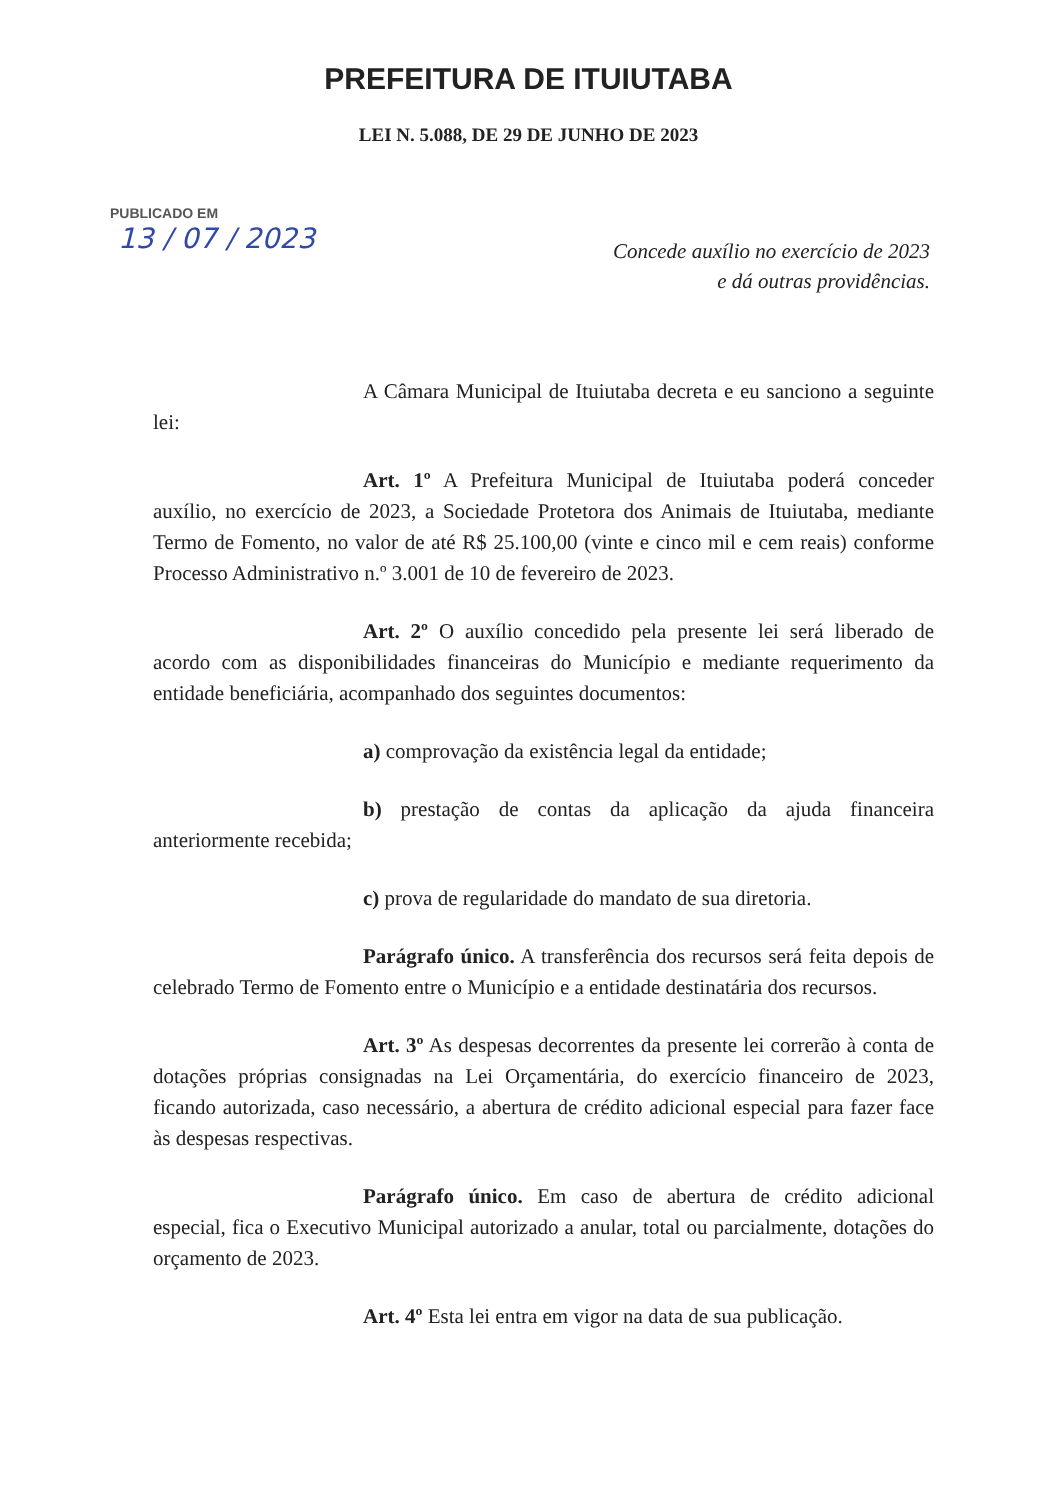PREFEITURA DE ITUIUTABA
LEI N. 5.088, DE 29 DE JUNHO DE 2023
PUBLICADO EM
13 / 07 / 2023
Concede auxílio no exercício de 2023
e dá outras providências.
A Câmara Municipal de Ituiutaba decreta e eu sanciono a seguinte lei:
Art. 1º A Prefeitura Municipal de Ituiutaba poderá conceder auxílio, no exercício de 2023, a Sociedade Protetora dos Animais de Ituiutaba, mediante Termo de Fomento, no valor de até R$ 25.100,00 (vinte e cinco mil e cem reais) conforme Processo Administrativo n.º 3.001 de 10 de fevereiro de 2023.
Art. 2º O auxílio concedido pela presente lei será liberado de acordo com as disponibilidades financeiras do Município e mediante requerimento da entidade beneficiária, acompanhado dos seguintes documentos:
a) comprovação da existência legal da entidade;
b) prestação de contas da aplicação da ajuda financeira anteriormente recebida;
c) prova de regularidade do mandato de sua diretoria.
Parágrafo único. A transferência dos recursos será feita depois de celebrado Termo de Fomento entre o Município e a entidade destinatária dos recursos.
Art. 3º As despesas decorrentes da presente lei correrão à conta de dotações próprias consignadas na Lei Orçamentária, do exercício financeiro de 2023, ficando autorizada, caso necessário, a abertura de crédito adicional especial para fazer face às despesas respectivas.
Parágrafo único. Em caso de abertura de crédito adicional especial, fica o Executivo Municipal autorizado a anular, total ou parcialmente, dotações do orçamento de 2023.
Art. 4º Esta lei entra em vigor na data de sua publicação.